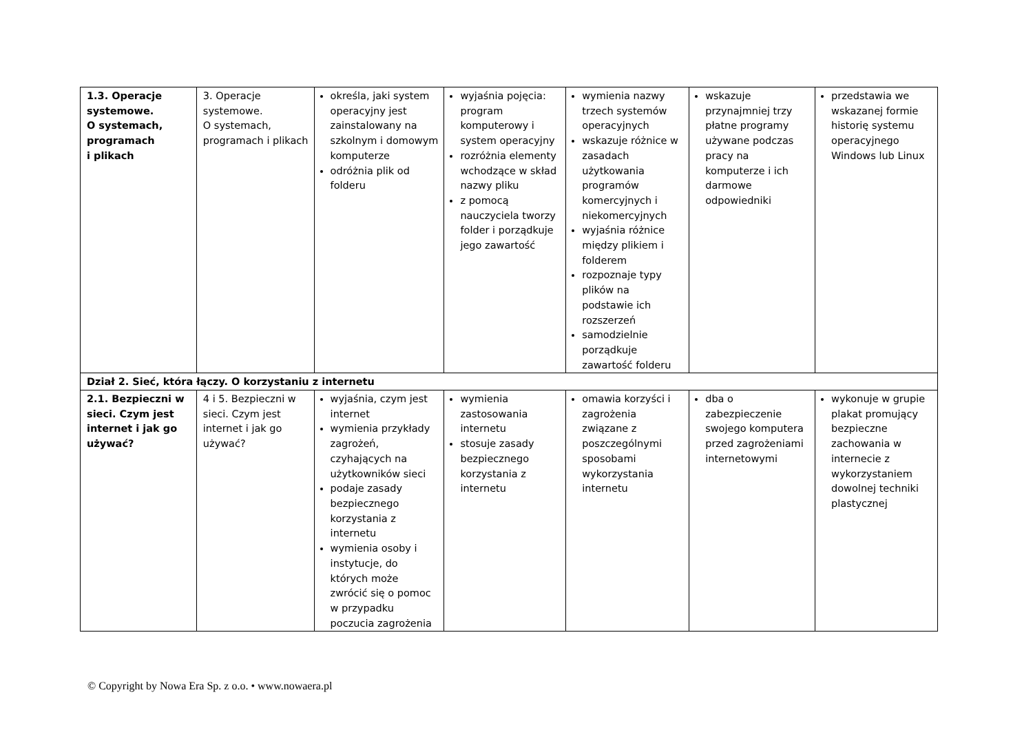| 1.3. Operacje systemowe. O systemach, programach i plikach | 3. Operacje systemowe. O systemach, programach i plikach | określa, jaki system operacyjny jest zainstalowany na szkolnym i domowym komputerze odróżnia plik od folderu | wyjaśnia pojęcia: program komputerowy i system operacyjny rozróżnia elementy wchodzące w skład nazwy pliku z pomocą nauczyciela tworzy folder i porządkuje jego zawartość | wymienia nazwy trzech systemów operacyjnych wskazuje różnice w zasadach użytkowania programów komercyjnych i niekomercyjnych wyjaśnia różnice między plikiem i folderem rozpoznaje typy plików na podstawie ich rozszerzeń samodzielnie porządkuje zawartość folderu | wskazuje przynajmniej trzy płatne programy używane podczas pracy na komputerze i ich darmowe odpowiedniki | przedstawia we wskazanej formie historię systemu operacyjnego Windows lub Linux |
| Dział 2. Sieć, która łączy. O korzystaniu z internetu | | | | | | |
| 2.1. Bezpieczni w sieci. Czym jest internet i jak go używać? | 4 i 5. Bezpieczni w sieci. Czym jest internet i jak go używać? | wyjaśnia, czym jest internet wymienia przykłady zagrożeń, czyhających na użytkowników sieci podaje zasady bezpiecznego korzystania z internetu wymienia osoby i instytucje, do których może zwrócić się o pomoc w przypadku poczucia zagrożenia | wymienia zastosowania internetu stosuje zasady bezpiecznego korzystania z internetu | omawia korzyści i zagrożenia związane z poszczególnymi sposobami wykorzystania internetu | dba o zabezpieczenie swojego komputera przed zagrożeniami internetowymi | wykonuje w grupie plakat promujący bezpieczne zachowania w internecie z wykorzystaniem dowolnej techniki plastycznej |
© Copyright by Nowa Era Sp. z o.o. • www.nowaera.pl